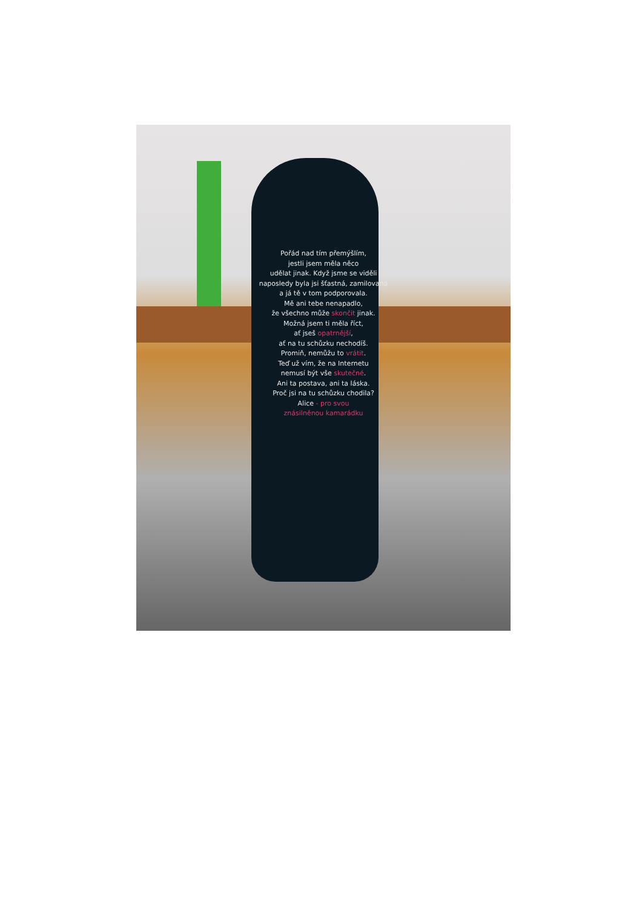Pořád nad tím přemýšlím,
jestli jsem měla něco
udělat jinak. Když jsme se viděli
naposledy byla jsi šťastná, zamilovaná
a já tě v tom podporovala.
Mě ani tebe nenapadlo,
že všechno může skončit jinak.
Možná jsem ti měla říct,
ať jseš opatrnější,
ať na tu schůzku nechodíš.
Promiň, nemůžu to vrátit.
Teď už vím, že na Internetu
nemusí být vše skutečné.
Ani ta postava, ani ta láska.
Proč jsi na tu schůzku chodila?
Alice - pro svou
znásilněnou kamarádku